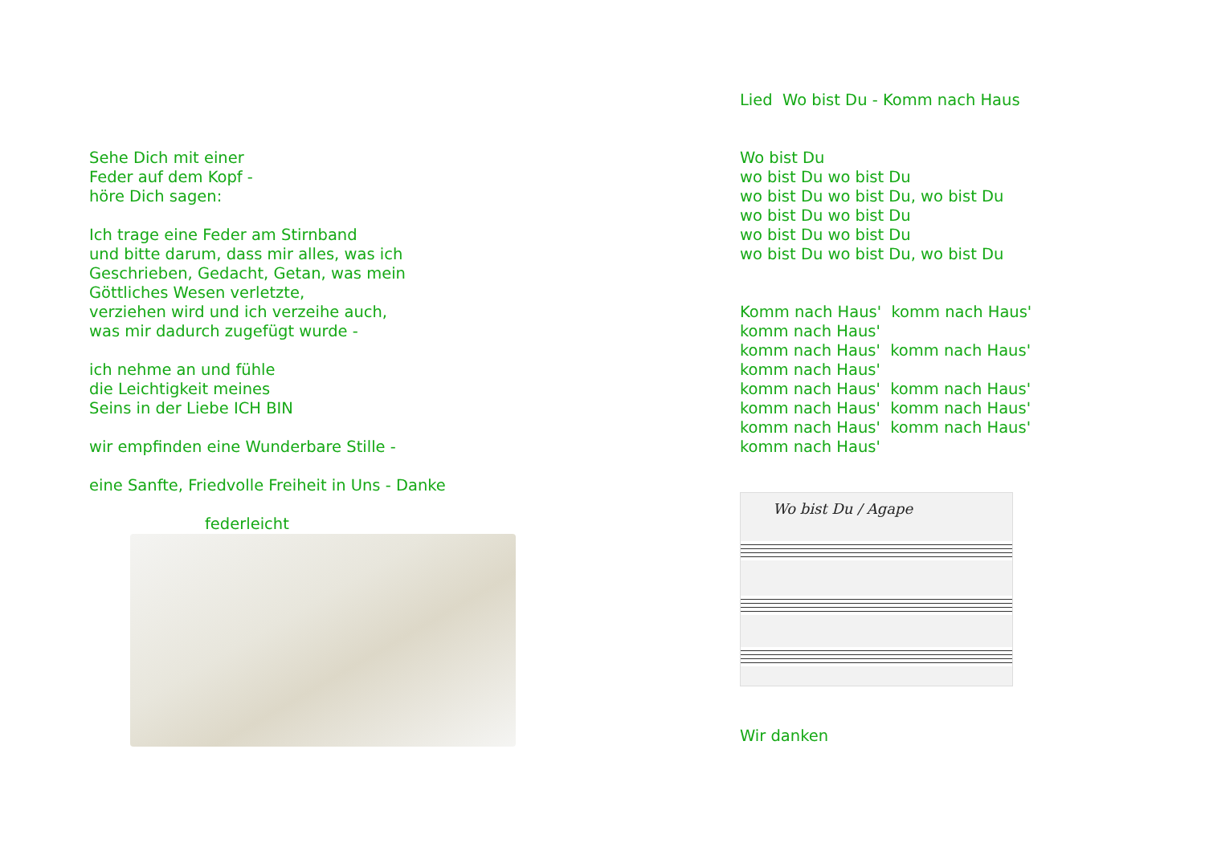Sehe Dich mit einer
Feder auf dem Kopf -
höre Dich sagen:
Ich trage eine Feder am Stirnband
und bitte darum, dass mir alles, was ich
Geschrieben, Gedacht, Getan, was mein
Göttliches Wesen verletzte,
verziehen wird und ich verzeihe auch,
was mir dadurch zugefügt wurde -
ich nehme an und fühle
die Leichtigkeit meines
Seins in der Liebe ICH BIN
wir empfinden eine Wunderbare Stille -
eine Sanfte, Friedvolle Freiheit in Uns - Danke
federleicht
Lied Wo bist Du - Komm nach Haus
Wo bist Du
wo bist Du wo bist Du
wo bist Du wo bist Du, wo bist Du
wo bist Du wo bist Du
wo bist Du wo bist Du
wo bist Du wo bist Du, wo bist Du
Komm nach Haus' komm nach Haus'
komm nach Haus'
komm nach Haus' komm nach Haus'
komm nach Haus'
komm nach Haus' komm nach Haus'
komm nach Haus' komm nach Haus'
komm nach Haus' komm nach Haus'
komm nach Haus'
Wo bist Du / Agape
Wir danken